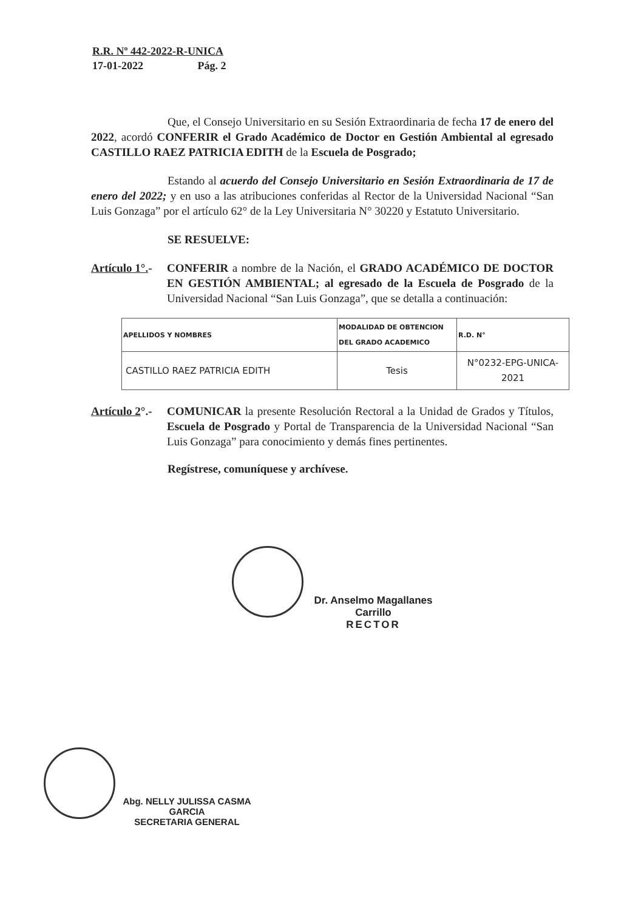R.R. Nº 442-2022-R-UNICA
17-01-2022 Pág. 2
Que, el Consejo Universitario en su Sesión Extraordinaria de fecha 17 de enero del 2022, acordó CONFERIR el Grado Académico de Doctor en Gestión Ambiental al egresado CASTILLO RAEZ PATRICIA EDITH de la Escuela de Posgrado;
Estando al acuerdo del Consejo Universitario en Sesión Extraordinaria de 17 de enero del 2022; y en uso a las atribuciones conferidas al Rector de la Universidad Nacional “San Luis Gonzaga” por el artículo 62° de la Ley Universitaria N° 30220 y Estatuto Universitario.
SE RESUELVE:
Artículo 1°.-
CONFERIR a nombre de la Nación, el GRADO ACADÉMICO DE DOCTOR EN GESTIÓN AMBIENTAL; al egresado de la Escuela de Posgrado de la Universidad Nacional “San Luis Gonzaga”, que se detalla a continuación:
| APELLIDOS Y NOMBRES | MODALIDAD DE OBTENCION DEL GRADO ACADEMICO | R.D. N° |
| --- | --- | --- |
| CASTILLO RAEZ PATRICIA EDITH | Tesis | N°0232-EPG-UNICA-2021 |
Artículo 2°.-
COMUNICAR la presente Resolución Rectoral a la Unidad de Grados y Títulos, Escuela de Posgrado y Portal de Transparencia de la Universidad Nacional “San Luis Gonzaga” para conocimiento y demás fines pertinentes.
Regístrese, comuníquese y archívese.
Dr. Anselmo Magallanes Carrillo
RECTOR
Abg. NELLY JULISSA CASMA GARCIA
SECRETARIA GENERAL